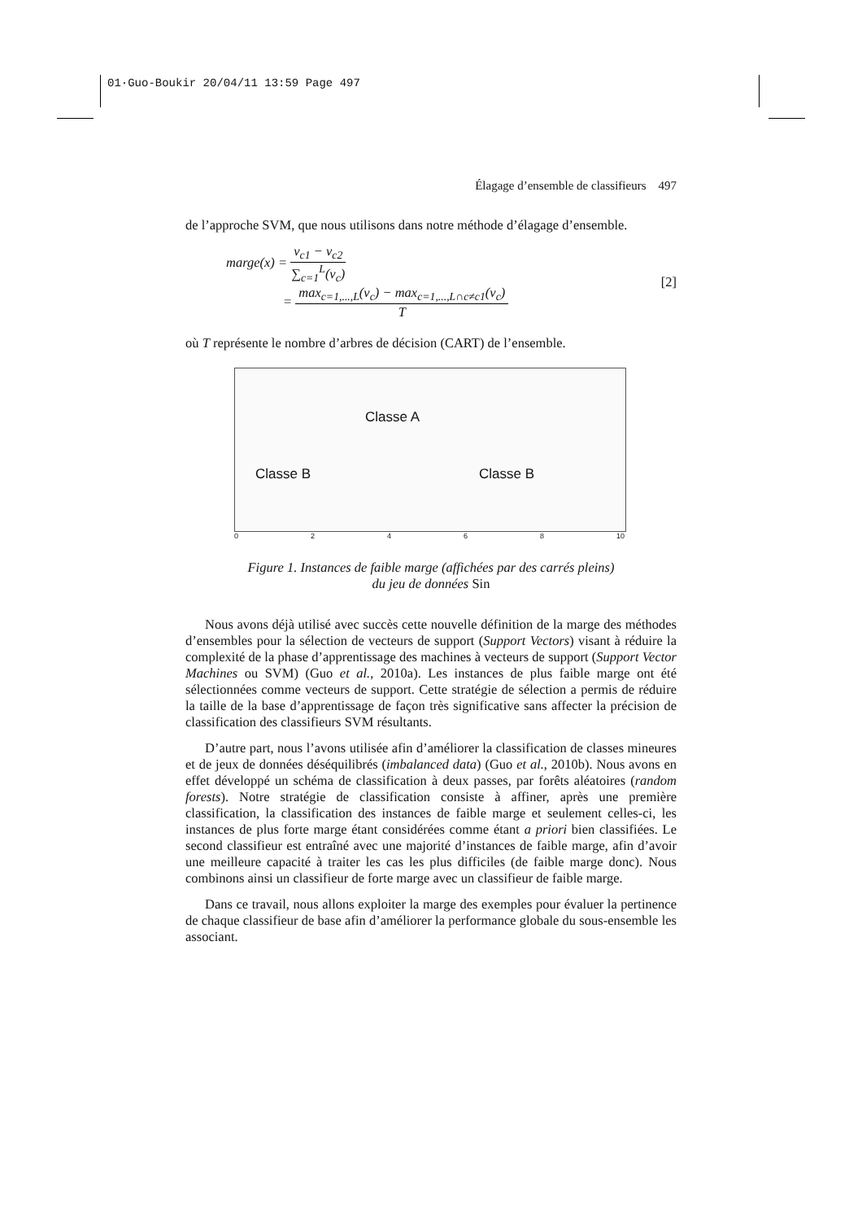01·Guo-Boukir 20/04/11 13:59 Page 497
Élagage d’ensemble de classifieurs 497
de l’approche SVM, que nous utilisons dans notre méthode d’élagage d’ensemble.
marge(x) =
v<sub>c1</sub> − v<sub>c2</sub>
∑<sub>c=1</sub><sup>L</sup>(v<sub>c</sub>)
=
max<sub>c=1,...,L</sub>(v<sub>c</sub>) − max<sub>c=1,...,L∩c≠c1</sub>(v<sub>c</sub>)
T
[2]
où T représente le nombre d’arbres de décision (CART) de l’ensemble.
Classe A
Classe B Classe B
0 2 4 6 8 10
Figure 1. Instances de faible marge (affichées par des carrés pleins)
du jeu de données Sin
Nous avons déjà utilisé avec succès cette nouvelle définition de la marge des méthodes d’ensembles pour la sélection de vecteurs de support (Support Vectors) visant à réduire la complexité de la phase d’apprentissage des machines à vecteurs de support (Support Vector Machines ou SVM) (Guo et al., 2010a). Les instances de plus faible marge ont été sélectionnées comme vecteurs de support. Cette stratégie de sélection a permis de réduire la taille de la base d’apprentissage de façon très significative sans affecter la précision de classification des classifieurs SVM résultants.
D’autre part, nous l’avons utilisée afin d’améliorer la classification de classes mineures et de jeux de données déséquilibrés (imbalanced data) (Guo et al., 2010b). Nous avons en effet développé un schéma de classification à deux passes, par forêts aléatoires (random forests). Notre stratégie de classification consiste à affiner, après une première classification, la classification des instances de faible marge et seulement celles-ci, les instances de plus forte marge étant considérées comme étant a priori bien classifiées. Le second classifieur est entraîné avec une majorité d’instances de faible marge, afin d’avoir une meilleure capacité à traiter les cas les plus difficiles (de faible marge donc). Nous combinons ainsi un classifieur de forte marge avec un classifieur de faible marge.
Dans ce travail, nous allons exploiter la marge des exemples pour évaluer la pertinence de chaque classifieur de base afin d’améliorer la performance globale du sous-ensemble les associant.